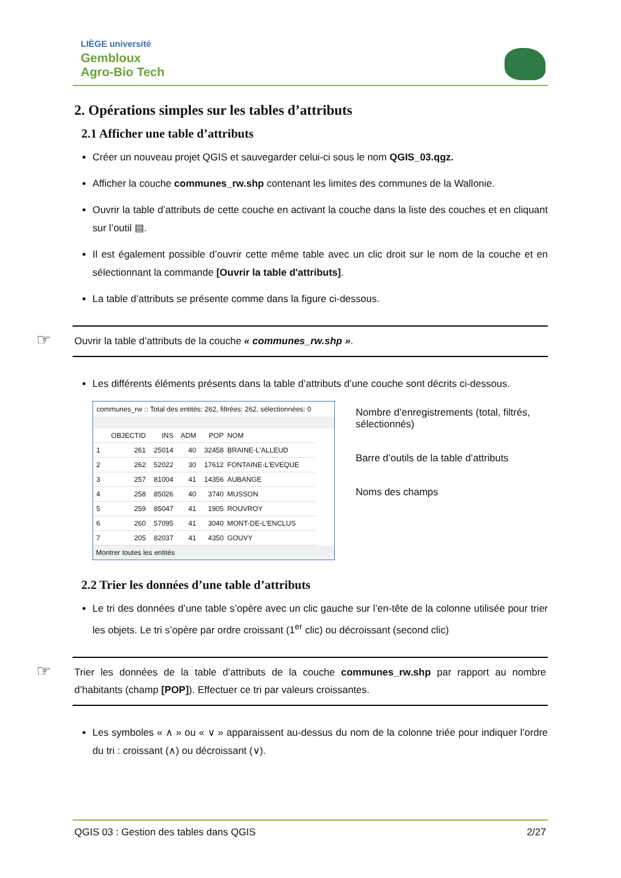LIÈGE université
Gembloux
Agro-Bio Tech
2. Opérations simples sur les tables d’attributs
2.1 Afficher une table d’attributs
Créer un nouveau projet QGIS et sauvegarder celui-ci sous le nom QGIS_03.qgz.
Afficher la couche communes_rw.shp contenant les limites des communes de la Wallonie.
Ouvrir la table d’attributs de cette couche en activant la couche dans la liste des couches et en cliquant sur l’outil ▤.
Il est également possible d’ouvrir cette même table avec un clic droit sur le nom de la couche et en sélectionnant la commande [Ouvrir la table d'attributs].
La table d’attributs se présente comme dans la figure ci-dessous.
☞ Ouvrir la table d’attributs de la couche « communes_rw.shp ».
Les différents éléments présents dans la table d’attributs d’une couche sont décrits ci-dessous.
communes_rw :: Total des entités: 262, filtrées: 262, sélectionnées: 0
| | OBJECTID | INS | ADM | POP | NOM |
| --- | --- | --- | --- | --- | --- |
| 1 | 261 | 25014 | 40 | 32458 | BRAINE-L'ALLEUD |
| 2 | 262 | 52022 | 30 | 17612 | FONTAINE-L'EVEQUE |
| 3 | 257 | 81004 | 41 | 14356 | AUBANGE |
| 4 | 258 | 85026 | 40 | 3740 | MUSSON |
| 5 | 259 | 85047 | 41 | 1905 | ROUVROY |
| 6 | 260 | 57095 | 41 | 3040 | MONT-DE-L'ENCLUS |
| 7 | 205 | 82037 | 41 | 4350 | GOUVY |
Montrer toutes les entités
Nombre d’enregistrements (total, filtrés, sélectionnés)
Barre d’outils de la table d’attributs
Noms des champs
2.2 Trier les données d’une table d’attributs
Le tri des données d’une table s’opère avec un clic gauche sur l’en-tête de la colonne utilisée pour trier les objets. Le tri s’opère par ordre croissant (1<sup>er</sup> clic) ou décroissant (second clic)
☞ Trier les données de la table d’attributs de la couche communes_rw.shp par rapport au nombre d’habitants (champ [POP]). Effectuer ce tri par valeurs croissantes.
Les symboles « ∧ » ou « ∨ » apparaissent au-dessus du nom de la colonne triée pour indiquer l’ordre du tri : croissant (∧) ou décroissant (∨).
QGIS 03 : Gestion des tables dans QGIS 2/27